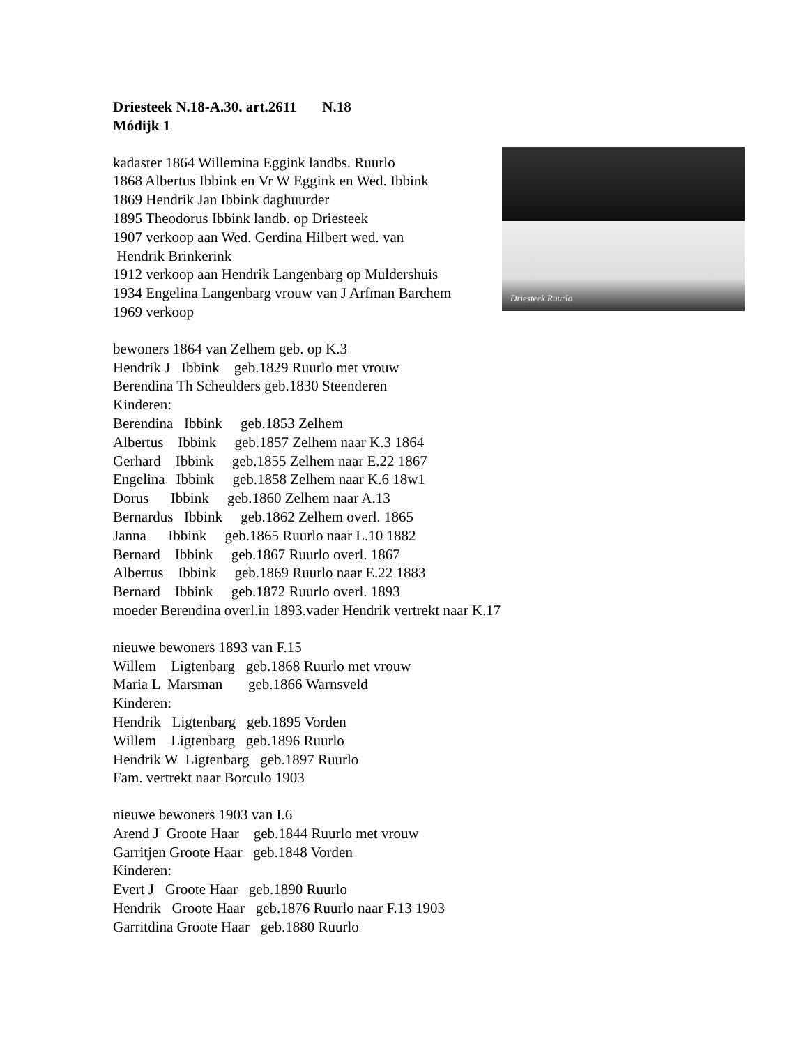Driesteek Ruurlo
Driesteek N.18-A.30. art.2611 N.18
Módijk 1
kadaster 1864 Willemina Eggink landbs. Ruurlo
1868 Albertus Ibbink en Vr W Eggink en Wed. Ibbink
1869 Hendrik Jan Ibbink daghuurder
1895 Theodorus Ibbink landb. op Driesteek
1907 verkoop aan Wed. Gerdina Hilbert wed. van
Hendrik Brinkerink
1912 verkoop aan Hendrik Langenbarg op Muldershuis
1934 Engelina Langenbarg vrouw van J Arfman Barchem
1969 verkoop
bewoners 1864 van Zelhem geb. op K.3
Hendrik J Ibbink geb.1829 Ruurlo met vrouw
Berendina Th Scheulders geb.1830 Steenderen
Kinderen:
Berendina Ibbink geb.1853 Zelhem
Albertus Ibbink geb.1857 Zelhem naar K.3 1864
Gerhard Ibbink geb.1855 Zelhem naar E.22 1867
Engelina Ibbink geb.1858 Zelhem naar K.6 18w1
Dorus Ibbink geb.1860 Zelhem naar A.13
Bernardus Ibbink geb.1862 Zelhem overl. 1865
Janna Ibbink geb.1865 Ruurlo naar L.10 1882
Bernard Ibbink geb.1867 Ruurlo overl. 1867
Albertus Ibbink geb.1869 Ruurlo naar E.22 1883
Bernard Ibbink geb.1872 Ruurlo overl. 1893
moeder Berendina overl.in 1893.vader Hendrik vertrekt naar K.17
nieuwe bewoners 1893 van F.15
Willem Ligtenbarg geb.1868 Ruurlo met vrouw
Maria L Marsman geb.1866 Warnsveld
Kinderen:
Hendrik Ligtenbarg geb.1895 Vorden
Willem Ligtenbarg geb.1896 Ruurlo
Hendrik W Ligtenbarg geb.1897 Ruurlo
Fam. vertrekt naar Borculo 1903
nieuwe bewoners 1903 van I.6
Arend J Groote Haar geb.1844 Ruurlo met vrouw
Garritjen Groote Haar geb.1848 Vorden
Kinderen:
Evert J Groote Haar geb.1890 Ruurlo
Hendrik Groote Haar geb.1876 Ruurlo naar F.13 1903
Garritdina Groote Haar geb.1880 Ruurlo